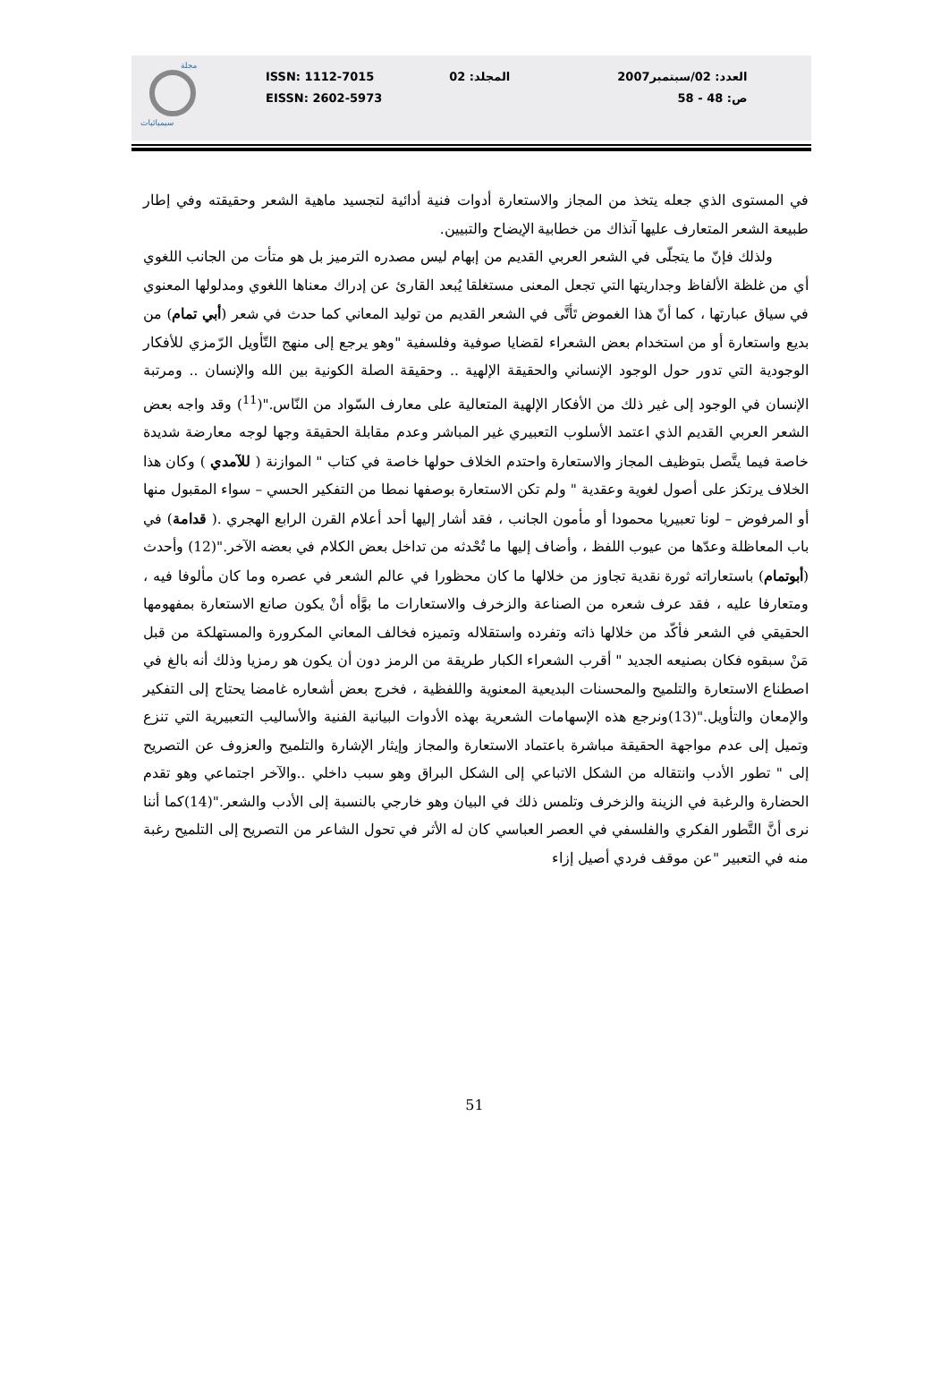مجلة
سيميائيات
ISSN: 1112-7015
EISSN: 2602-5973
المجلد: 02 العدد: 02/سبتمبر2007
ص: 48 - 58
في المستوى الذي جعله يتخذ من المجاز والاستعارة أدوات فنية أدائية لتجسيد ماهية الشعر وحقيقته وفي إطار طبيعة الشعر المتعارف عليها آنذاك من خطابية الإيضاح والتبيين.
ولذلك فإنّ ما يتجلّى في الشعر العربي القديم من إبهام ليس مصدره الترميز بل هو متأت من الجانب اللغوي أي من غلظة الألفاظ وجداريتها التي تجعل المعنى مستغلقا يُبعد القارئ عن إدراك معناها اللغوي ومدلولها المعنوي في سياق عبارتها ، كما أنّ هذا الغموض تَأتَّى في الشعر القديم من توليد المعاني كما حدث في شعر (أبي تمام) من بديع واستعارة أو من استخدام بعض الشعراء لقضايا صوفية وفلسفية "وهو يرجع إلى منهج التّأويل الرّمزي للأفكار الوجودية التي تدور حول الوجود الإنساني والحقيقة الإلهية .. وحقيقة الصلة الكونية بين الله والإنسان .. ومرتبة الإنسان في الوجود إلى غير ذلك من الأفكار الإلهية المتعالية على معارف السّواد من النّاس."(<sup>11</sup>) وقد واجه بعض الشعر العربي القديم الذي اعتمد الأسلوب التعبيري غير المباشر وعدم مقابلة الحقيقة وجها لوجه معارضة شديدة خاصة فيما يتَّصل بتوظيف المجاز والاستعارة واحتدم الخلاف حولها خاصة في كتاب " الموازنة ( للآمدي ) وكان هذا الخلاف يرتكز على أصول لغوية وعقدية " ولم تكن الاستعارة بوصفها نمطا من التفكير الحسي – سواء المقبول منها أو المرفوض – لونا تعبيريا محمودا أو مأمون الجانب ، فقد أشار إليها أحد أعلام القرن الرابع الهجري .( قدامة) في باب المعاظلة وعدّها من عيوب اللفظ ، وأضاف إليها ما تُحْدثه من تداخل بعض الكلام في بعضه الآخر."(12) وأحدث (أبوتمام) باستعاراته ثورة نقدية تجاوز من خلالها ما كان محظورا في عالم الشعر في عصره وما كان مألوفا فيه ، ومتعارفا عليه ، فقد عرف شعره من الصناعة والزخرف والاستعارات ما بوَّأه أنْ يكون صانع الاستعارة بمفهومها الحقيقي في الشعر فأكّد من خلالها ذاته وتفرده واستقلاله وتميزه فخالف المعاني المكرورة والمستهلكة من قبل مَنْ سبقوه فكان بصنيعه الجديد " أقرب الشعراء الكبار طريقة من الرمز دون أن يكون هو رمزيا وذلك أنه بالغ في اصطناع الاستعارة والتلميح والمحسنات البديعية المعنوية واللفظية ، فخرج بعض أشعاره غامضا يحتاج إلى التفكير والإمعان والتأويل."(13)ونرجع هذه الإسهامات الشعرية بهذه الأدوات البيانية الفنية والأساليب التعبيرية التي تنزع وتميل إلى عدم مواجهة الحقيقة مباشرة باعتماد الاستعارة والمجاز وإيثار الإشارة والتلميح والعزوف عن التصريح إلى " تطور الأدب وانتقاله من الشكل الاتباعي إلى الشكل البراق وهو سبب داخلي ..والآخر اجتماعي وهو تقدم الحضارة والرغبة في الزينة والزخرف وتلمس ذلك في البيان وهو خارجي بالنسبة إلى الأدب والشعر."(14)كما أننا نرى أنَّ التَّطور الفكري والفلسفي في العصر العباسي كان له الأثر في تحول الشاعر من التصريح إلى التلميح رغبة منه في التعبير "عن موقف فردي أصيل إزاء
51